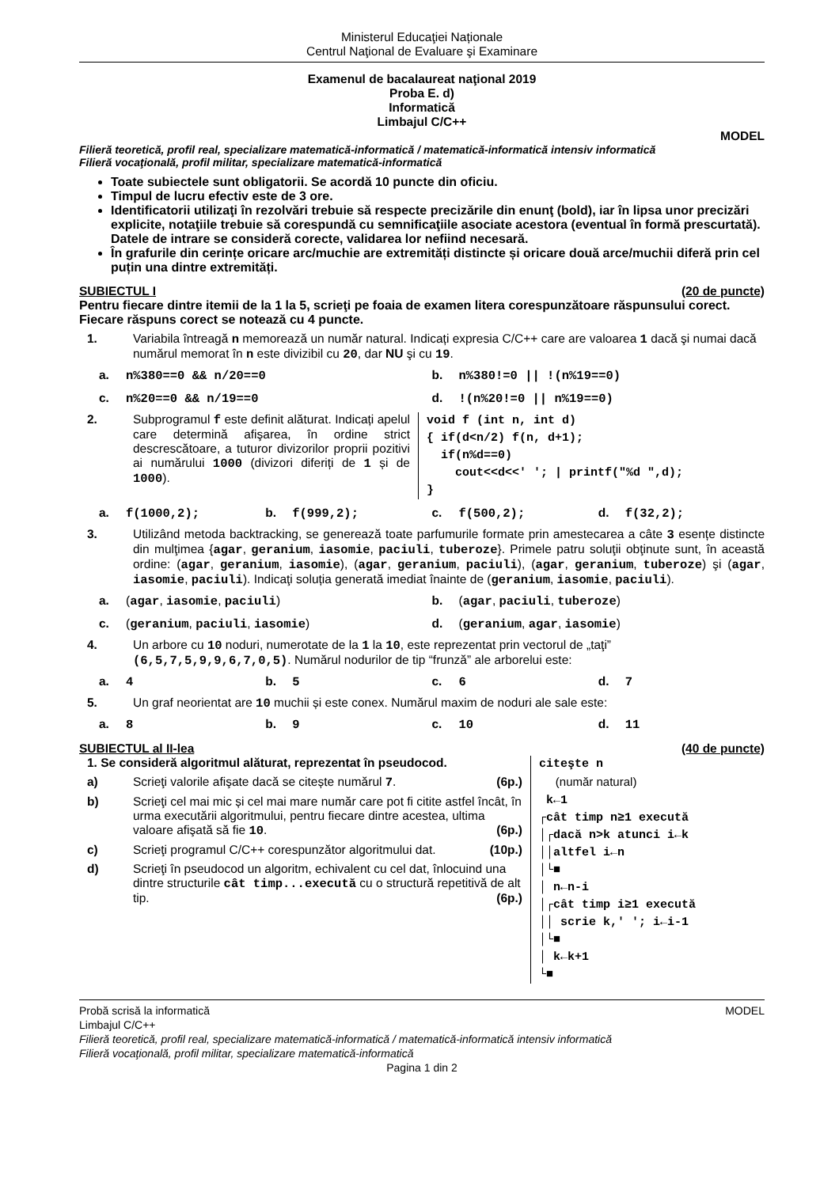Ministerul Educaţiei Naționale
Centrul Naţional de Evaluare şi Examinare
Examenul de bacalaureat naţional 2019
Proba E. d)
Informatică
Limbajul C/C++
MODEL
Filieră teoretică, profil real, specializare matematică-informatică / matematică-informatică intensiv informatică
Filieră vocaţională, profil militar, specializare matematică-informatică
Toate subiectele sunt obligatorii. Se acordă 10 puncte din oficiu.
Timpul de lucru efectiv este de 3 ore.
Identificatorii utilizaţi în rezolvări trebuie să respecte precizările din enunţ (bold), iar în lipsa unor precizări explicite, notaţiile trebuie să corespundă cu semnificaţiile asociate acestora (eventual în formă prescurtată). Datele de intrare se consideră corecte, validarea lor nefiind necesară.
În grafurile din cerințe oricare arc/muchie are extremități distincte și oricare două arce/muchii diferă prin cel puțin una dintre extremități.
SUBIECTUL I (20 de puncte)
Pentru fiecare dintre itemii de la 1 la 5, scrieţi pe foaia de examen litera corespunzătoare răspunsului corect. Fiecare răspuns corect se notează cu 4 puncte.
1. Variabila întreagă n memorează un număr natural. Indicați expresia C/C++ care are valoarea 1 dacă şi numai dacă numărul memorat în n este divizibil cu 20, dar NU şi cu 19.
a. n%380==0 && n/20==0
b. n%380!=0 || !(n%19==0)
c. n%20==0 && n/19==0
d.!(n%20!=0 || n%19==0)
2. Subprogramul f este definit alăturat. Indicați apelul care determină afişarea, în ordine strict descrescătoare, a tuturor divizorilor proprii pozitivi ai numărului 1000 (divizori diferiți de 1 și de 1000).
void f (int n, int d)
{ if(d<n/2) f(n, d+1);
  if(n%d==0)
    cout<<d<<' '; | printf("%d ",d);
}
a. f(1000,2);
b. f(999,2);
c. f(500,2);
d. f(32,2);
3. Utilizând metoda backtracking, se generează toate parfumurile formate prin amestecarea a câte 3 esențe distincte din mulţimea {agar, geranium, iasomie, paciuli, tuberoze}. Primele patru soluţii obţinute sunt, în această ordine: (agar, geranium, iasomie), (agar, geranium, paciuli), (agar, geranium, tuberoze) şi (agar, iasomie, paciuli). Indicaţi soluția generată imediat înainte de (geranium, iasomie, paciuli).
a. (agar, iasomie, paciuli)
b. (agar, paciuli, tuberoze)
c. (geranium, paciuli, iasomie)
d. (geranium, agar, iasomie)
4. Un arbore cu 10 noduri, numerotate de la 1 la 10, este reprezentat prin vectorul de „taţi” (6,5,7,5,9,9,6,7,0,5). Numărul nodurilor de tip “frunză” ale arborelui este:
a. 4
b. 5
c. 6
d. 7
5. Un graf neorientat are 10 muchii și este conex. Numărul maxim de noduri ale sale este:
a. 8
b. 9
c. 10
d. 11
SUBIECTUL al II-lea (40 de puncte)
1. Se consideră algoritmul alăturat, reprezentat în pseudocod.
a) Scrieţi valorile afişate dacă se citește numărul 7. (6p.)
b) Scrieţi cel mai mic și cel mai mare număr care pot fi citite astfel încât, în urma executării algoritmului, pentru fiecare dintre acestea, ultima valoare afişată să fie 10. (6p.)
c) Scrieţi programul C/C++ corespunzător algoritmului dat. (10p.)
d) Scrieţi în pseudocod un algoritm, echivalent cu cel dat, înlocuind una dintre structurile cât timp...execută cu o structură repetitivă de alt tip. (6p.)
citeşte n
     (număr natural)
 k←1
┌cât timp n≥1 execută
│┌dacă n>k atunci i←k
││altfel i←n
│└■
│ n←n-i
│┌cât timp i≥1 execută
││ scrie k,' '; i←i-1
│└■
│ k←k+1
└■
Probă scrisă la informatică MODEL
Limbajul C/C++
Filieră teoretică, profil real, specializare matematică-informatică / matematică-informatică intensiv informatică
Filieră vocaţională, profil militar, specializare matematică-informatică
Pagina 1 din 2